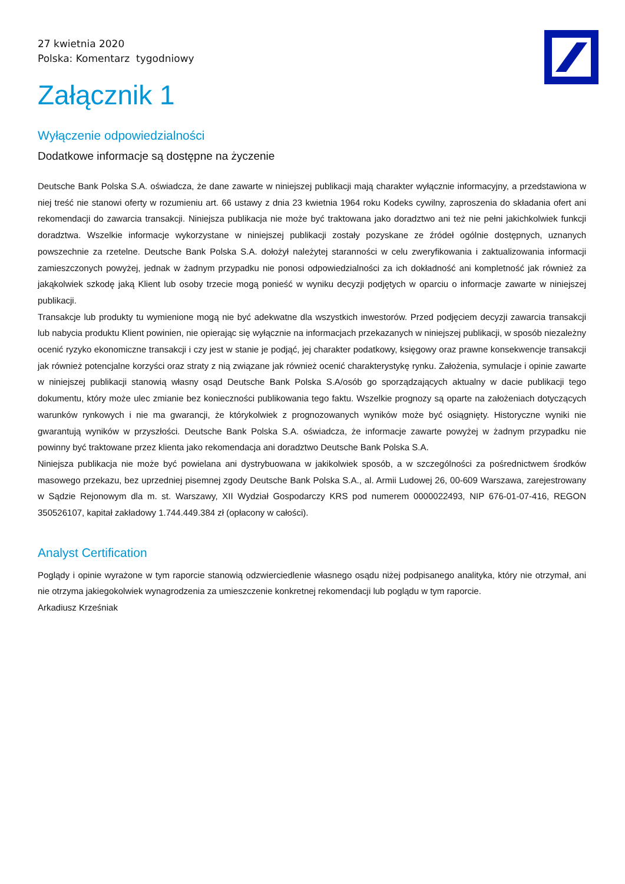27 kwietnia 2020
Polska: Komentarz tygodniowy
Załącznik 1
Wyłączenie odpowiedzialności
Dodatkowe informacje są dostępne na życzenie
Deutsche Bank Polska S.A. oświadcza, że dane zawarte w niniejszej publikacji mają charakter wyłącznie informacyjny, a przedstawiona w niej treść nie stanowi oferty w rozumieniu art. 66 ustawy z dnia 23 kwietnia 1964 roku Kodeks cywilny, zaproszenia do składania ofert ani rekomendacji do zawarcia transakcji. Niniejsza publikacja nie może być traktowana jako doradztwo ani też nie pełni jakichkolwiek funkcji doradztwa. Wszelkie informacje wykorzystane w niniejszej publikacji zostały pozyskane ze źródeł ogólnie dostępnych, uznanych powszechnie za rzetelne. Deutsche Bank Polska S.A. dołożył należytej staranności w celu zweryfikowania i zaktualizowania informacji zamieszczonych powyżej, jednak w żadnym przypadku nie ponosi odpowiedzialności za ich dokładność ani kompletność jak również za jakąkolwiek szkodę jaką Klient lub osoby trzecie mogą ponieść w wyniku decyzji podjętych w oparciu o informacje zawarte w niniejszej publikacji.
Transakcje lub produkty tu wymienione mogą nie być adekwatne dla wszystkich inwestorów. Przed podjęciem decyzji zawarcia transakcji lub nabycia produktu Klient powinien, nie opierając się wyłącznie na informacjach przekazanych w niniejszej publikacji, w sposób niezależny ocenić ryzyko ekonomiczne transakcji i czy jest w stanie je podjąć, jej charakter podatkowy, księgowy oraz prawne konsekwencje transakcji jak również potencjalne korzyści oraz straty z nią związane jak również ocenić charakterystykę rynku. Założenia, symulacje i opinie zawarte w niniejszej publikacji stanowią własny osąd Deutsche Bank Polska S.A/osób go sporządzających aktualny w dacie publikacji tego dokumentu, który może ulec zmianie bez konieczności publikowania tego faktu. Wszelkie prognozy są oparte na założeniach dotyczących warunków rynkowych i nie ma gwarancji, że którykolwiek z prognozowanych wyników może być osiągnięty. Historyczne wyniki nie gwarantują wyników w przyszłości. Deutsche Bank Polska S.A. oświadcza, że informacje zawarte powyżej w żadnym przypadku nie powinny być traktowane przez klienta jako rekomendacja ani doradztwo Deutsche Bank Polska S.A.
Niniejsza publikacja nie może być powielana ani dystrybuowana w jakikolwiek sposób, a w szczególności za pośrednictwem środków masowego przekazu, bez uprzedniej pisemnej zgody Deutsche Bank Polska S.A., al. Armii Ludowej 26, 00-609 Warszawa, zarejestrowany w Sądzie Rejonowym dla m. st. Warszawy, XII Wydział Gospodarczy KRS pod numerem 0000022493, NIP 676-01-07-416, REGON 350526107, kapitał zakładowy 1.744.449.384 zł (opłacony w całości).
Analyst Certification
Poglądy i opinie wyrażone w tym raporcie stanowią odzwierciedlenie własnego osądu niżej podpisanego analityka, który nie otrzymał, ani nie otrzyma jakiegokolwiek wynagrodzenia za umieszczenie konkretnej rekomendacji lub poglądu w tym raporcie.
Arkadiusz Krześniak